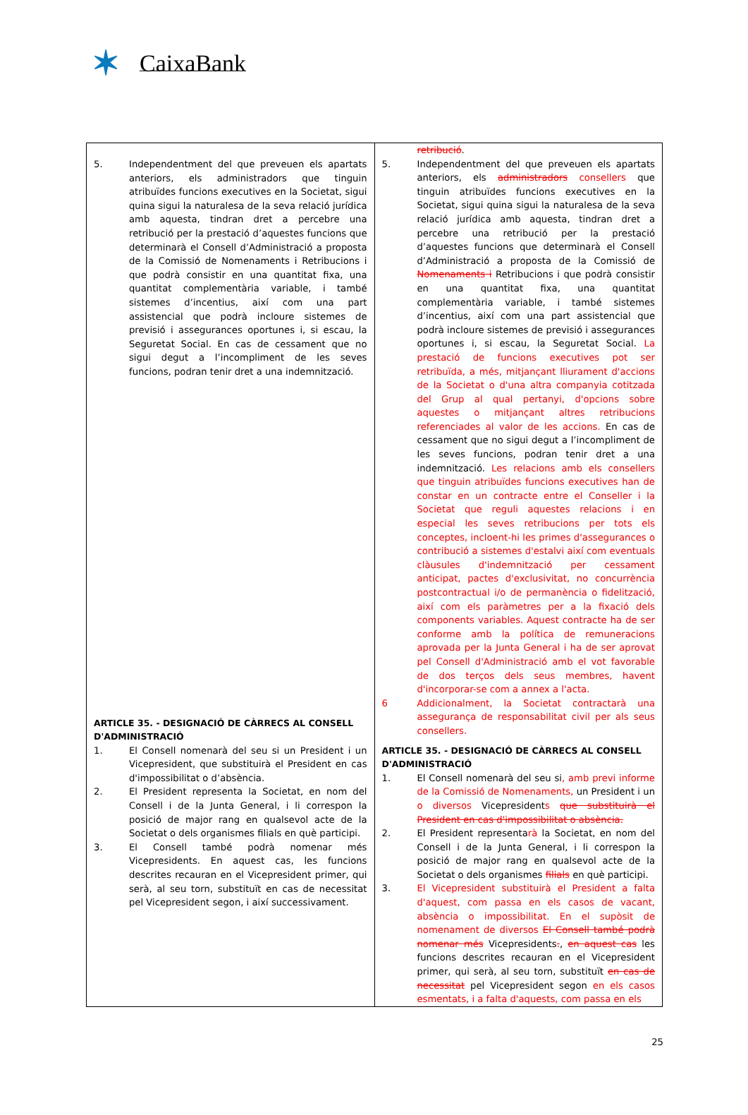✶ CaixaBank
| 5. Independentment del que preveuen els apartats anteriors, els administradors que tinguin atribuïdes funcions executives en la Societat, sigui quina sigui la naturalesa de la seva relació jurídica amb aquesta, tindran dret a percebre una retribució per la prestació d’aquestes funcions que determinarà el Consell d’Administració a proposta de la Comissió de Nomenaments i Retribucions i que podrà consistir en una quantitat fixa, una quantitat complementària variable, i també sistemes d’incentius, així com una part assistencial que podrà incloure sistemes de previsió i assegurances oportunes i, si escau, la Seguretat Social. En cas de cessament que no sigui degut a l’incompliment de les seves funcions, podran tenir dret a una indemnització. ARTICLE 35. - DESIGNACIÓ DE CÀRRECS AL CONSELL D'ADMINISTRACIÓ 1. El Consell nomenarà del seu si un President i un Vicepresident, que substituirà el President en cas d'impossibilitat o d’absència. 2. El President representa la Societat, en nom del Consell i de la Junta General, i li correspon la posició de major rang en qualsevol acte de la Societat o dels organismes filials en què participi. 3. El Consell també podrà nomenar més Vicepresidents. En aquest cas, les funcions descrites recauran en el Vicepresident primer, qui serà, al seu torn, substituït en cas de necessitat pel Vicepresident segon, i així successivament. | retribució . 5. Independentment del que preveuen els apartats anteriors, els administradors consellers que tinguin atribuïdes funcions executives en la Societat, sigui quina sigui la naturalesa de la seva relació jurídica amb aquesta, tindran dret a percebre una retribució per la prestació d’aquestes funcions que determinarà el Consell d’Administració a proposta de la Comissió de Nomenaments i Retribucions i que podrà consistir en una quantitat fixa, una quantitat complementària variable, i també sistemes d’incentius, així com una part assistencial que podrà incloure sistemes de previsió i assegurances oportunes i, si escau, la Seguretat Social. La prestació de funcions executives pot ser retribuïda, a més, mitjançant lliurament d'accions de la Societat o d'una altra companyia cotitzada del Grup al qual pertanyi, d'opcions sobre aquestes o mitjançant altres retribucions referenciades al valor de les accions. En cas de cessament que no sigui degut a l’incompliment de les seves funcions, podran tenir dret a una indemnització. Les relacions amb els consellers que tinguin atribuïdes funcions executives han de constar en un contracte entre el Conseller i la Societat que reguli aquestes relacions i en especial les seves retribucions per tots els conceptes, incloent-hi les primes d'assegurances o contribució a sistemes d'estalvi així com eventuals clàusules d'indemnització per cessament anticipat, pactes d'exclusivitat, no concurrència postcontractual i/o de permanència o fidelització, així com els paràmetres per a la fixació dels components variables. Aquest contracte ha de ser conforme amb la política de remuneracions aprovada per la Junta General i ha de ser aprovat pel Consell d'Administració amb el vot favorable de dos terços dels seus membres, havent d'incorporar-se com a annex a l'acta. 6 Addicionalment, la Societat contractarà una assegurança de responsabilitat civil per als seus consellers. ARTICLE 35. - DESIGNACIÓ DE CÀRRECS AL CONSELL D'ADMINISTRACIÓ 1. El Consell nomenarà del seu si , amb previ informe de la Comissió de Nomenaments, un President i un o diversos Vicepresident s que substituirà el President en cas d'impossibilitat o absència. 2. El President representa rà la Societat, en nom del Consell i de la Junta General, i li correspon la posició de major rang en qualsevol acte de la Societat o dels organismes filials en què participi. 3. El Vicepresident substituirà el President a falta d'aquest, com passa en els casos de vacant, absència o impossibilitat. En el supòsit de nomenament de diversos El Consell també podrà nomenar més Vicepresidents . , en aquest cas les funcions descrites recauran en el Vicepresident primer, qui serà, al seu torn, substituït en cas de necessitat pel Vicepresident segon en els casos esmentats, i a falta d'aquests, com passa en els |
25